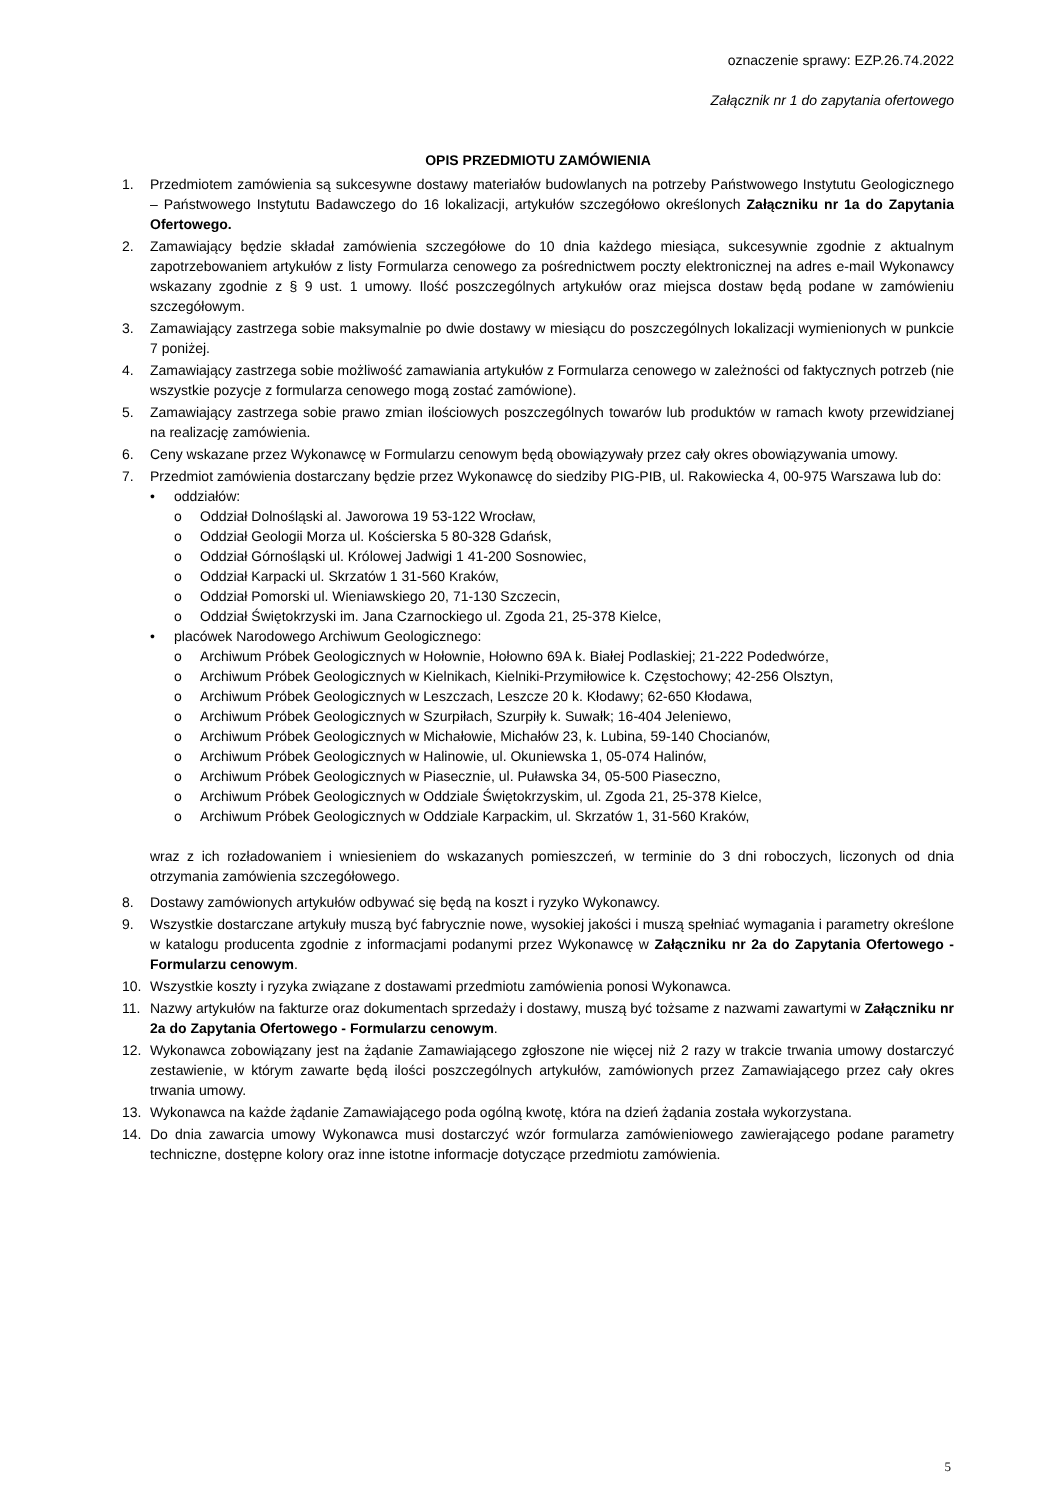oznaczenie sprawy: EZP.26.74.2022
Załącznik nr 1 do zapytania ofertowego
OPIS PRZEDMIOTU ZAMÓWIENIA
1. Przedmiotem zamówienia są sukcesywne dostawy materiałów budowlanych na potrzeby Państwowego Instytutu Geologicznego – Państwowego Instytutu Badawczego do 16 lokalizacji, artykułów szczegółowo określonych Załączniku nr 1a do Zapytania Ofertowego.
2. Zamawiający będzie składał zamówienia szczegółowe do 10 dnia każdego miesiąca, sukcesywnie zgodnie z aktualnym zapotrzebowaniem artykułów z listy Formularza cenowego za pośrednictwem poczty elektronicznej na adres e-mail Wykonawcy wskazany zgodnie z § 9 ust. 1 umowy. Ilość poszczególnych artykułów oraz miejsca dostaw będą podane w zamówieniu szczegółowym.
3. Zamawiający zastrzega sobie maksymalnie po dwie dostawy w miesiącu do poszczególnych lokalizacji wymienionych w punkcie 7 poniżej.
4. Zamawiający zastrzega sobie możliwość zamawiania artykułów z Formularza cenowego w zależności od faktycznych potrzeb (nie wszystkie pozycje z formularza cenowego mogą zostać zamówione).
5. Zamawiający zastrzega sobie prawo zmian ilościowych poszczególnych towarów lub produktów w ramach kwoty przewidzianej na realizację zamówienia.
6. Ceny wskazane przez Wykonawcę w Formularzu cenowym będą obowiązywały przez cały okres obowiązywania umowy.
7. Przedmiot zamówienia dostarczany będzie przez Wykonawcę do siedziby PIG-PIB, ul. Rakowiecka 4, 00-975 Warszawa lub do:
• oddziałów:
o Oddział Dolnośląski al. Jaworowa 19 53-122 Wrocław,
o Oddział Geologii Morza ul. Kościerska 5 80-328 Gdańsk,
o Oddział Górnośląski ul. Królowej Jadwigi 1 41-200 Sosnowiec,
o Oddział Karpacki ul. Skrzatów 1 31-560 Kraków,
o Oddział Pomorski ul. Wieniawskiego 20, 71-130 Szczecin,
o Oddział Świętokrzyski im. Jana Czarnockiego ul. Zgoda 21, 25-378 Kielce,
• placówek Narodowego Archiwum Geologicznego:
o Archiwum Próbek Geologicznych w Hołownie, Hołowno 69A k. Białej Podlaskiej; 21-222 Podedwórze,
o Archiwum Próbek Geologicznych w Kielnikach, Kielniki-Przymiłowice k. Częstochowy; 42-256 Olsztyn,
o Archiwum Próbek Geologicznych w Leszczach, Leszcze 20 k. Kłodawy; 62-650 Kłodawa,
o Archiwum Próbek Geologicznych w Szurpiłach, Szurpiły k. Suwałk; 16-404 Jeleniewo,
o Archiwum Próbek Geologicznych w Michałowie, Michałów 23, k. Lubina, 59-140 Chocianów,
o Archiwum Próbek Geologicznych w Halinowie, ul. Okuniewska 1, 05-074 Halinów,
o Archiwum Próbek Geologicznych w Piasecznie, ul. Puławska 34, 05-500 Piaseczno,
o Archiwum Próbek Geologicznych w Oddziale Świętokrzyskim, ul. Zgoda 21, 25-378 Kielce,
o Archiwum Próbek Geologicznych w Oddziale Karpackim, ul. Skrzatów 1, 31-560 Kraków,
wraz z ich rozładowaniem i wniesieniem do wskazanych pomieszczeń, w terminie do 3 dni roboczych, liczonych od dnia otrzymania zamówienia szczegółowego.
8. Dostawy zamówionych artykułów odbywać się będą na koszt i ryzyko Wykonawcy.
9. Wszystkie dostarczane artykuły muszą być fabrycznie nowe, wysokiej jakości i muszą spełniać wymagania i parametry określone w katalogu producenta zgodnie z informacjami podanymi przez Wykonawcę w Załączniku nr 2a do Zapytania Ofertowego - Formularzu cenowym.
10. Wszystkie koszty i ryzyka związane z dostawami przedmiotu zamówienia ponosi Wykonawca.
11. Nazwy artykułów na fakturze oraz dokumentach sprzedaży i dostawy, muszą być tożsame z nazwami zawartymi w Załączniku nr 2a do Zapytania Ofertowego - Formularzu cenowym.
12. Wykonawca zobowiązany jest na żądanie Zamawiającego zgłoszone nie więcej niż 2 razy w trakcie trwania umowy dostarczyć zestawienie, w którym zawarte będą ilości poszczególnych artykułów, zamówionych przez Zamawiającego przez cały okres trwania umowy.
13. Wykonawca na każde żądanie Zamawiającego poda ogólną kwotę, która na dzień żądania została wykorzystana.
14. Do dnia zawarcia umowy Wykonawca musi dostarczyć wzór formularza zamówieniowego zawierającego podane parametry techniczne, dostępne kolory oraz inne istotne informacje dotyczące przedmiotu zamówienia.
5